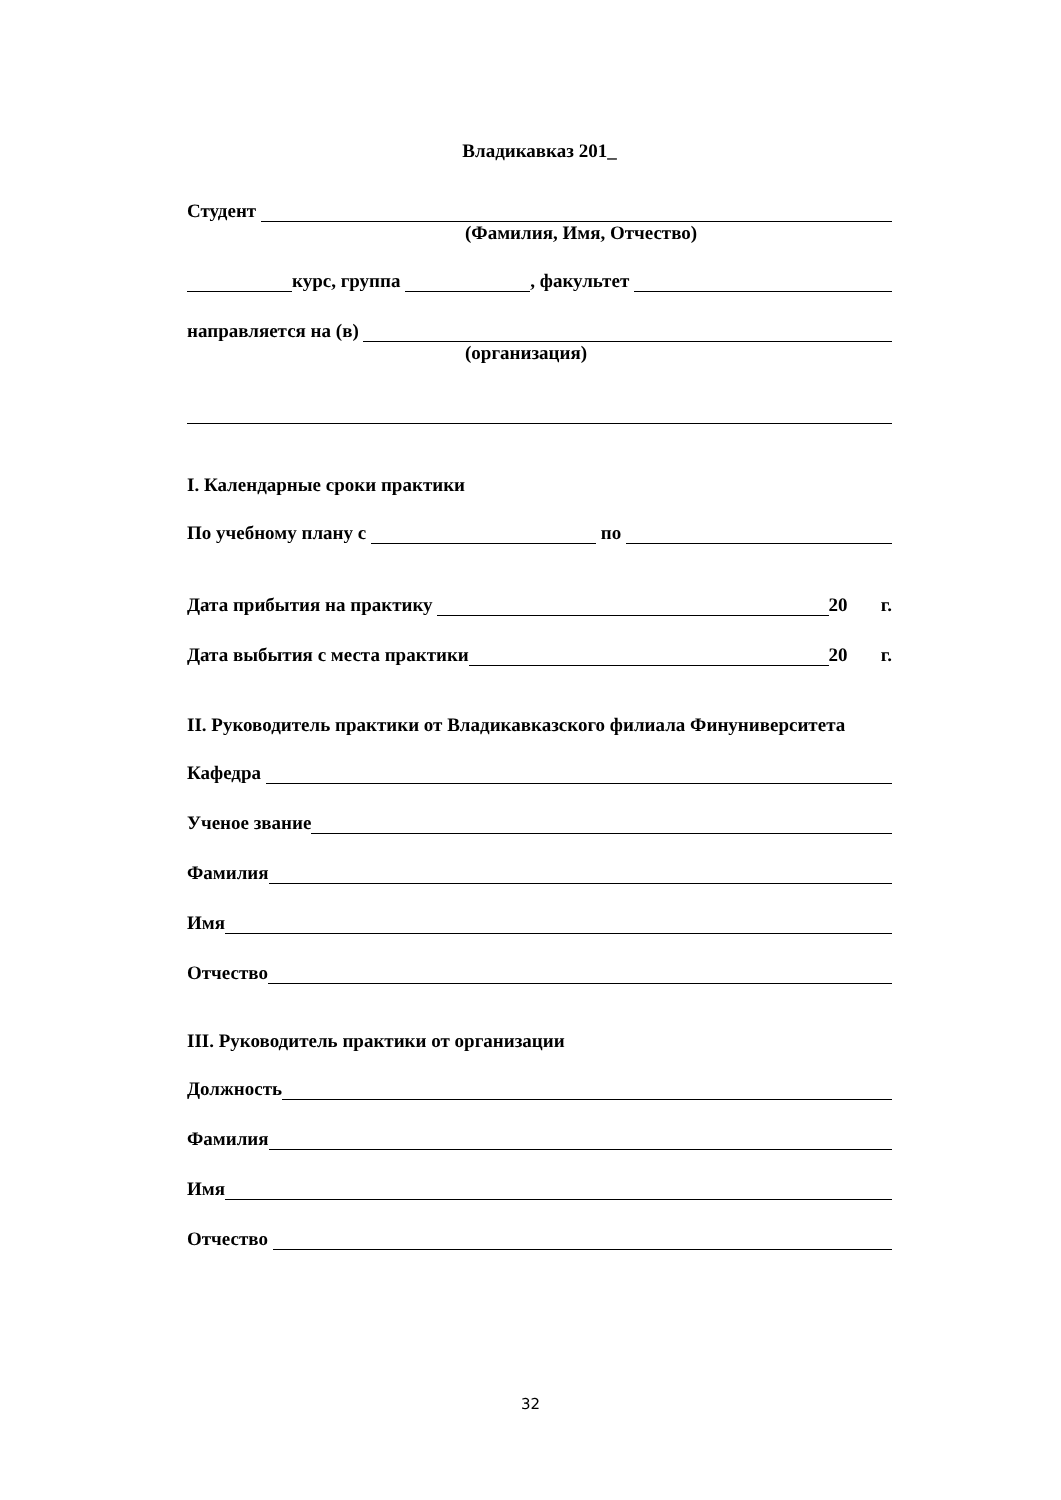Владикавказ 201_
Студент
(Фамилия, Имя, Отчество)
курс, группа , факультет
направляется на (в)
(организация)
I. Календарные сроки практики
По учебному плану с по
Дата прибытия на практику 20 г.
Дата выбытия с места практики 20 г.
II. Руководитель практики от Владикавказского филиала Финуниверситета
Кафедра
Ученое звание
Фамилия
Имя
Отчество
III. Руководитель практики от организации
Должность
Фамилия
Имя
Отчество
32